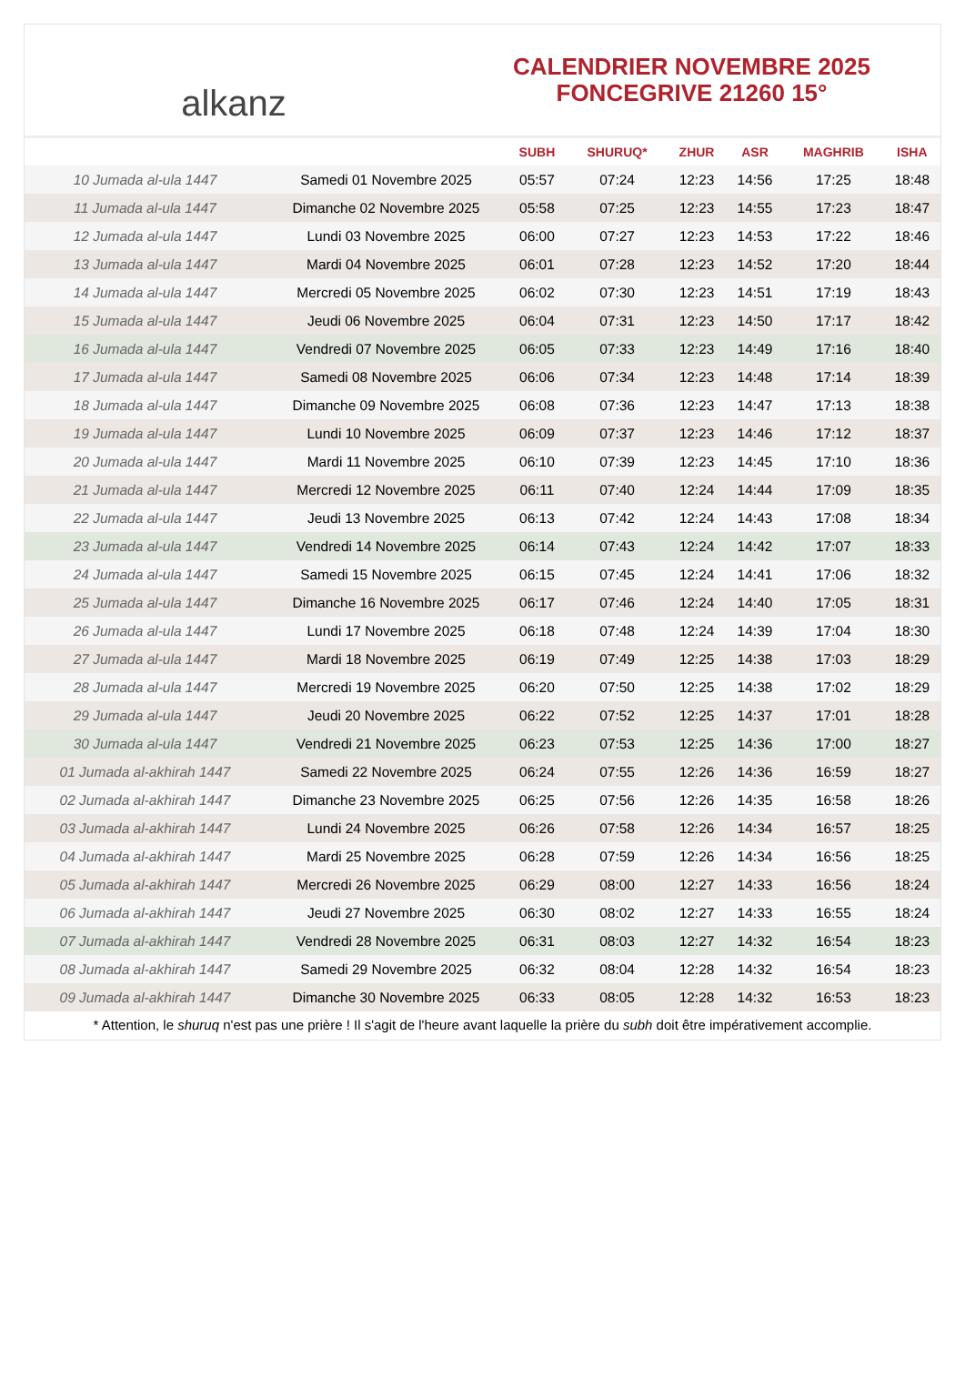alkanz
CALENDRIER NOVEMBRE 2025
FONCEGRIVE 21260 15°
| | | SUBH | SHURUQ* | ZHUR | ASR | MAGHRIB | ISHA |
| --- | --- | --- | --- | --- | --- | --- | --- |
| 10 Jumada al-ula 1447 | Samedi 01 Novembre 2025 | 05:57 | 07:24 | 12:23 | 14:56 | 17:25 | 18:48 |
| 11 Jumada al-ula 1447 | Dimanche 02 Novembre 2025 | 05:58 | 07:25 | 12:23 | 14:55 | 17:23 | 18:47 |
| 12 Jumada al-ula 1447 | Lundi 03 Novembre 2025 | 06:00 | 07:27 | 12:23 | 14:53 | 17:22 | 18:46 |
| 13 Jumada al-ula 1447 | Mardi 04 Novembre 2025 | 06:01 | 07:28 | 12:23 | 14:52 | 17:20 | 18:44 |
| 14 Jumada al-ula 1447 | Mercredi 05 Novembre 2025 | 06:02 | 07:30 | 12:23 | 14:51 | 17:19 | 18:43 |
| 15 Jumada al-ula 1447 | Jeudi 06 Novembre 2025 | 06:04 | 07:31 | 12:23 | 14:50 | 17:17 | 18:42 |
| 16 Jumada al-ula 1447 | Vendredi 07 Novembre 2025 | 06:05 | 07:33 | 12:23 | 14:49 | 17:16 | 18:40 |
| 17 Jumada al-ula 1447 | Samedi 08 Novembre 2025 | 06:06 | 07:34 | 12:23 | 14:48 | 17:14 | 18:39 |
| 18 Jumada al-ula 1447 | Dimanche 09 Novembre 2025 | 06:08 | 07:36 | 12:23 | 14:47 | 17:13 | 18:38 |
| 19 Jumada al-ula 1447 | Lundi 10 Novembre 2025 | 06:09 | 07:37 | 12:23 | 14:46 | 17:12 | 18:37 |
| 20 Jumada al-ula 1447 | Mardi 11 Novembre 2025 | 06:10 | 07:39 | 12:23 | 14:45 | 17:10 | 18:36 |
| 21 Jumada al-ula 1447 | Mercredi 12 Novembre 2025 | 06:11 | 07:40 | 12:24 | 14:44 | 17:09 | 18:35 |
| 22 Jumada al-ula 1447 | Jeudi 13 Novembre 2025 | 06:13 | 07:42 | 12:24 | 14:43 | 17:08 | 18:34 |
| 23 Jumada al-ula 1447 | Vendredi 14 Novembre 2025 | 06:14 | 07:43 | 12:24 | 14:42 | 17:07 | 18:33 |
| 24 Jumada al-ula 1447 | Samedi 15 Novembre 2025 | 06:15 | 07:45 | 12:24 | 14:41 | 17:06 | 18:32 |
| 25 Jumada al-ula 1447 | Dimanche 16 Novembre 2025 | 06:17 | 07:46 | 12:24 | 14:40 | 17:05 | 18:31 |
| 26 Jumada al-ula 1447 | Lundi 17 Novembre 2025 | 06:18 | 07:48 | 12:24 | 14:39 | 17:04 | 18:30 |
| 27 Jumada al-ula 1447 | Mardi 18 Novembre 2025 | 06:19 | 07:49 | 12:25 | 14:38 | 17:03 | 18:29 |
| 28 Jumada al-ula 1447 | Mercredi 19 Novembre 2025 | 06:20 | 07:50 | 12:25 | 14:38 | 17:02 | 18:29 |
| 29 Jumada al-ula 1447 | Jeudi 20 Novembre 2025 | 06:22 | 07:52 | 12:25 | 14:37 | 17:01 | 18:28 |
| 30 Jumada al-ula 1447 | Vendredi 21 Novembre 2025 | 06:23 | 07:53 | 12:25 | 14:36 | 17:00 | 18:27 |
| 01 Jumada al-akhirah 1447 | Samedi 22 Novembre 2025 | 06:24 | 07:55 | 12:26 | 14:36 | 16:59 | 18:27 |
| 02 Jumada al-akhirah 1447 | Dimanche 23 Novembre 2025 | 06:25 | 07:56 | 12:26 | 14:35 | 16:58 | 18:26 |
| 03 Jumada al-akhirah 1447 | Lundi 24 Novembre 2025 | 06:26 | 07:58 | 12:26 | 14:34 | 16:57 | 18:25 |
| 04 Jumada al-akhirah 1447 | Mardi 25 Novembre 2025 | 06:28 | 07:59 | 12:26 | 14:34 | 16:56 | 18:25 |
| 05 Jumada al-akhirah 1447 | Mercredi 26 Novembre 2025 | 06:29 | 08:00 | 12:27 | 14:33 | 16:56 | 18:24 |
| 06 Jumada al-akhirah 1447 | Jeudi 27 Novembre 2025 | 06:30 | 08:02 | 12:27 | 14:33 | 16:55 | 18:24 |
| 07 Jumada al-akhirah 1447 | Vendredi 28 Novembre 2025 | 06:31 | 08:03 | 12:27 | 14:32 | 16:54 | 18:23 |
| 08 Jumada al-akhirah 1447 | Samedi 29 Novembre 2025 | 06:32 | 08:04 | 12:28 | 14:32 | 16:54 | 18:23 |
| 09 Jumada al-akhirah 1447 | Dimanche 30 Novembre 2025 | 06:33 | 08:05 | 12:28 | 14:32 | 16:53 | 18:23 |
* Attention, le shuruq n'est pas une prière ! Il s'agit de l'heure avant laquelle la prière du subh doit être impérativement accomplie.